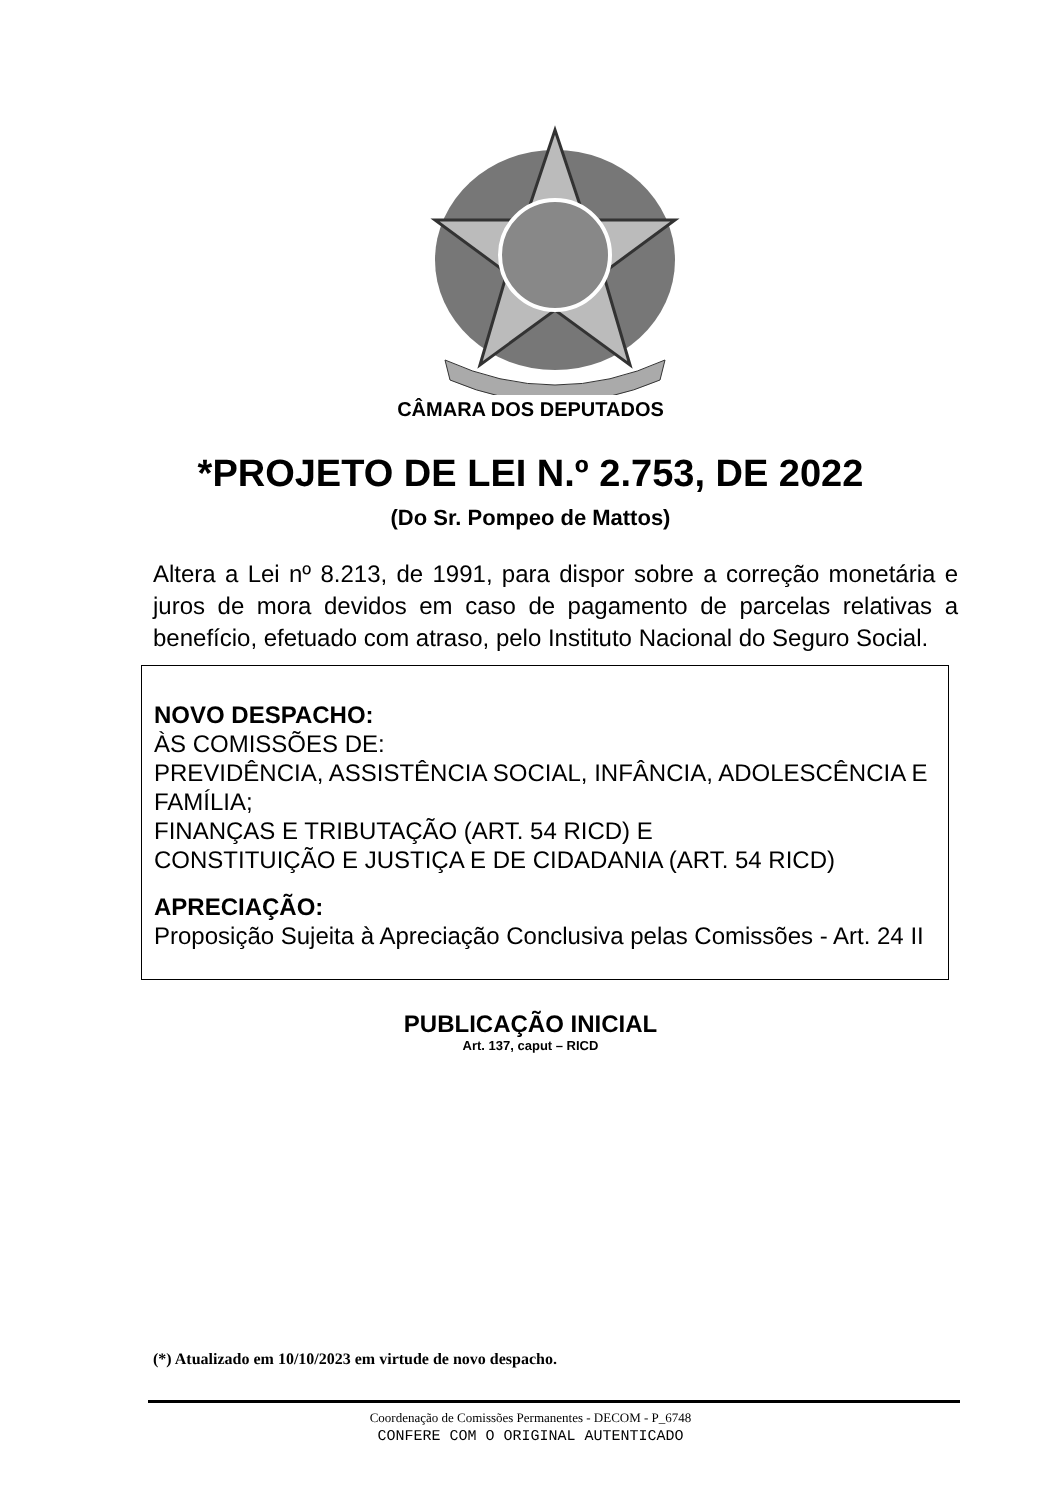CÂMARA DOS DEPUTADOS
*PROJETO DE LEI N.º 2.753, DE 2022
(Do Sr. Pompeo de Mattos)
Altera a Lei nº 8.213, de 1991, para dispor sobre a correção monetária e juros de mora devidos em caso de pagamento de parcelas relativas a benefício, efetuado com atraso, pelo Instituto Nacional do Seguro Social.
NOVO DESPACHO:
ÀS COMISSÕES DE:
PREVIDÊNCIA, ASSISTÊNCIA SOCIAL, INFÂNCIA, ADOLESCÊNCIA E FAMÍLIA;
FINANÇAS E TRIBUTAÇÃO (ART. 54 RICD) E
CONSTITUIÇÃO E JUSTIÇA E DE CIDADANIA (ART. 54 RICD)
APRECIAÇÃO:
Proposição Sujeita à Apreciação Conclusiva pelas Comissões - Art. 24 II
PUBLICAÇÃO INICIAL
Art. 137, caput – RICD
(*) Atualizado em 10/10/2023 em virtude de novo despacho.
Coordenação de Comissões Permanentes - DECOM - P_6748
CONFERE COM O ORIGINAL AUTENTICADO